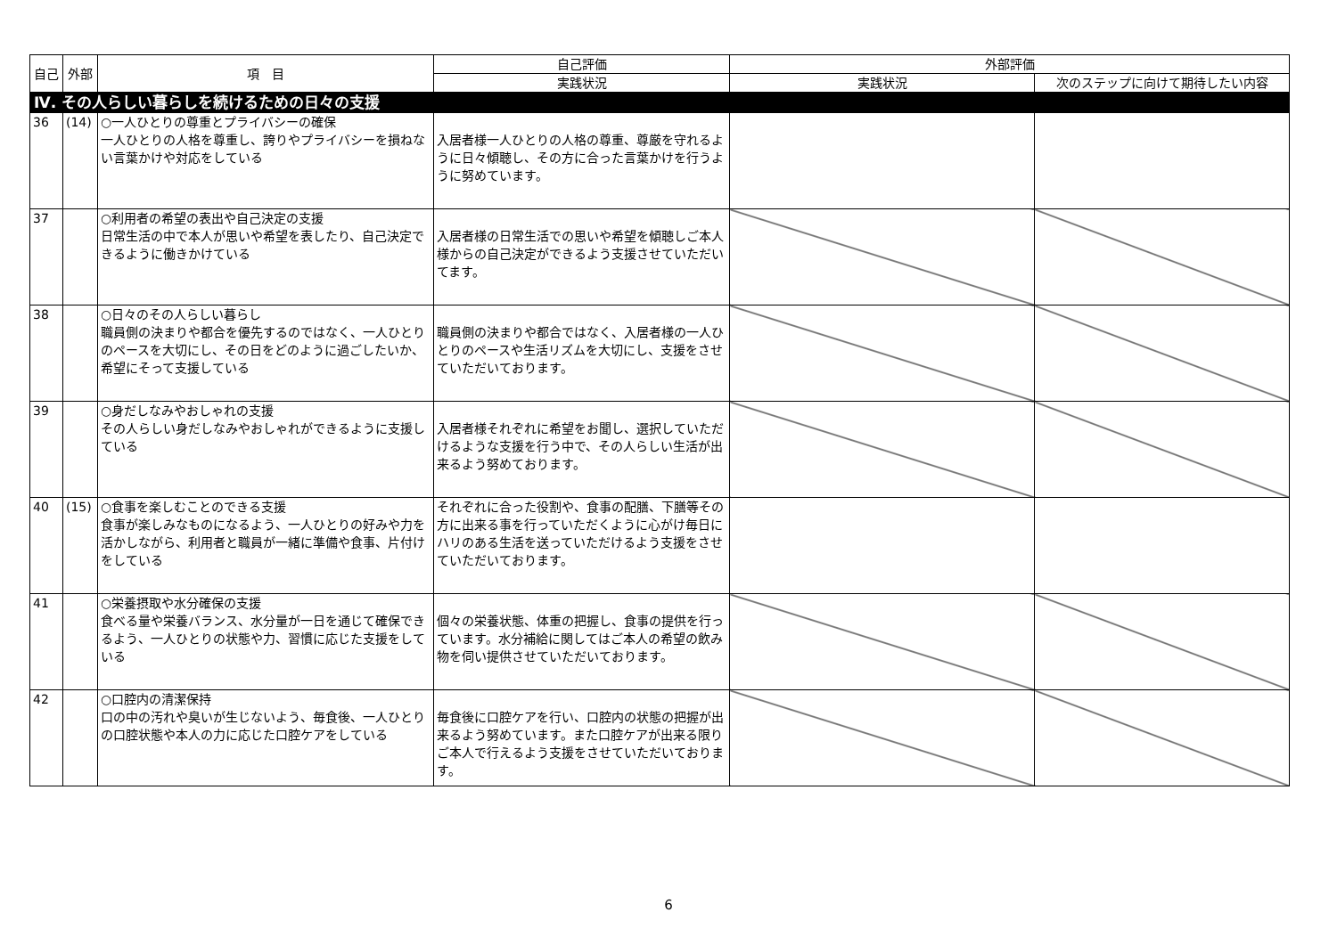| 自己 | 外部 | 項 目 | 自己評価 | 外部評価 | |
| --- | --- | --- | --- | --- | --- |
| | | | 実践状況 | 実践状況 | 次のステップに向けて期待したい内容 |
| Ⅳ. その人らしい暮らしを続けるための日々の支援 | | | | | |
| 36 | (14) | ○一人ひとりの尊重とプライバシーの確保 一人ひとりの人格を尊重し、誇りやプライバシーを損ねない言葉かけや対応をしている | 入居者様一人ひとりの人格の尊重、尊厳を守れるように日々傾聴し、その方に合った言葉かけを行うように努めています。 | | |
| 37 | | ○利用者の希望の表出や自己決定の支援 日常生活の中で本人が思いや希望を表したり、自己決定できるように働きかけている | 入居者様の日常生活での思いや希望を傾聴しご本人様からの自己決定ができるよう支援させていただいてます。 | | |
| 38 | | ○日々のその人らしい暮らし 職員側の決まりや都合を優先するのではなく、一人ひとりのペースを大切にし、その日をどのように過ごしたいか、希望にそって支援している | 職員側の決まりや都合ではなく、入居者様の一人ひとりのペースや生活リズムを大切にし、支援をさせていただいております。 | | |
| 39 | | ○身だしなみやおしゃれの支援 その人らしい身だしなみやおしゃれができるように支援している | 入居者様それぞれに希望をお聞し、選択していただけるような支援を行う中で、その人らしい生活が出来るよう努めております。 | | |
| 40 | (15) | ○食事を楽しむことのできる支援 食事が楽しみなものになるよう、一人ひとりの好みや力を活かしながら、利用者と職員が一緒に準備や食事、片付けをしている | それぞれに合った役割や、食事の配膳、下膳等その方に出来る事を行っていただくように心がけ毎日にハリのある生活を送っていただけるよう支援をさせていただいております。 | | |
| 41 | | ○栄養摂取や水分確保の支援 食べる量や栄養バランス、水分量が一日を通じて確保できるよう、一人ひとりの状態や力、習慣に応じた支援をしている | 個々の栄養状態、体重の把握し、食事の提供を行っています。水分補給に関してはご本人の希望の飲み物を伺い提供させていただいております。 | | |
| 42 | | ○口腔内の清潔保持 口の中の汚れや臭いが生じないよう、毎食後、一人ひとりの口腔状態や本人の力に応じた口腔ケアをしている | 毎食後に口腔ケアを行い、口腔内の状態の把握が出来るよう努めています。また口腔ケアが出来る限りご本人で行えるよう支援をさせていただいております。 | | |
6